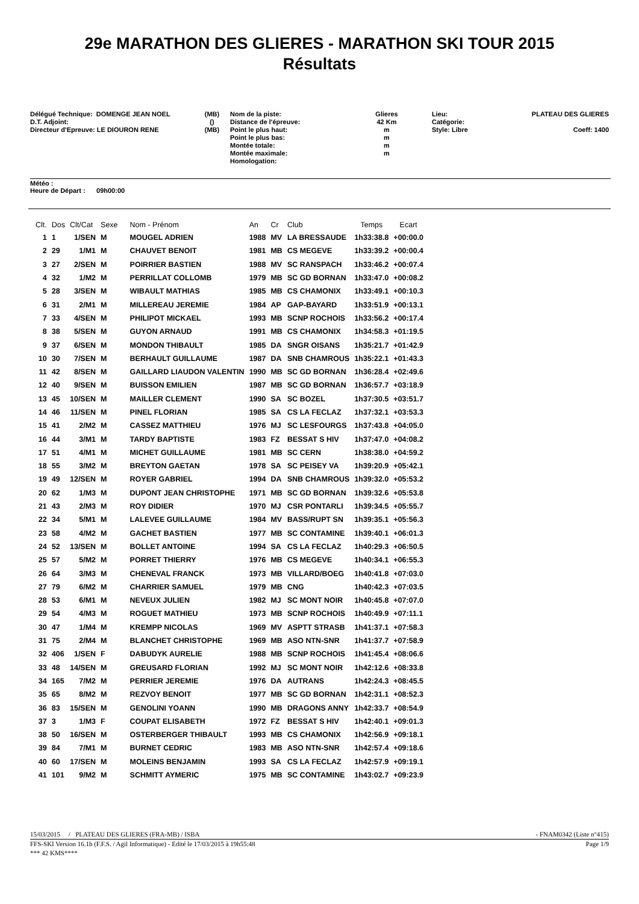29e MARATHON DES GLIERES - MARATHON SKI TOUR 2015
Résultats
Délégué Technique: DOMENGE JEAN NOEL D.T. Adjoint: Directeur d'Epreuve: LE DIOURON RENE
(MB) () (MB)
Nom de la piste: Distance de l'épreuve: Point le plus haut: Point le plus bas: Montée totale: Montée maximale: Homologation:
Glieres 42 Km m m m m
Lieu: Catégorie: Style: Libre
PLATEAU DES GLIERES Coeff: 1400
Météo :
Heure de Départ : 09h00:00
| Clt. | Dos | Clt/Cat | Sexe | Nom - Prénom | An | Cr | Club | Temps | Ecart |
| --- | --- | --- | --- | --- | --- | --- | --- | --- | --- |
| 1 | 1 | 1/SEN | M | MOUGEL ADRIEN | 1988 | MV | LA BRESSAUDE | 1h33:38.8 | +00:00.0 |
| 2 | 29 | 1/M1 | M | CHAUVET BENOIT | 1981 | MB | CS MEGEVE | 1h33:39.2 | +00:00.4 |
| 3 | 27 | 2/SEN | M | POIRRIER BASTIEN | 1988 | MV | SC RANSPACH | 1h33:46.2 | +00:07.4 |
| 4 | 32 | 1/M2 | M | PERRILLAT COLLOMB | 1979 | MB | SC GD BORNAN | 1h33:47.0 | +00:08.2 |
| 5 | 28 | 3/SEN | M | WIBAULT MATHIAS | 1985 | MB | CS CHAMONIX | 1h33:49.1 | +00:10.3 |
| 6 | 31 | 2/M1 | M | MILLEREAU JEREMIE | 1984 | AP | GAP-BAYARD | 1h33:51.9 | +00:13.1 |
| 7 | 33 | 4/SEN | M | PHILIPOT MICKAEL | 1993 | MB | SCNP ROCHOIS | 1h33:56.2 | +00:17.4 |
| 8 | 38 | 5/SEN | M | GUYON ARNAUD | 1991 | MB | CS CHAMONIX | 1h34:58.3 | +01:19.5 |
| 9 | 37 | 6/SEN | M | MONDON THIBAULT | 1985 | DA | SNGR OISANS | 1h35:21.7 | +01:42.9 |
| 10 | 30 | 7/SEN | M | BERHAULT GUILLAUME | 1987 | DA | SNB CHAMROUS | 1h35:22.1 | +01:43.3 |
| 11 | 42 | 8/SEN | M | GAILLARD LIAUDON VALENTIN | 1990 | MB | SC GD BORNAN | 1h36:28.4 | +02:49.6 |
| 12 | 40 | 9/SEN | M | BUISSON EMILIEN | 1987 | MB | SC GD BORNAN | 1h36:57.7 | +03:18.9 |
| 13 | 45 | 10/SEN | M | MAILLER CLEMENT | 1990 | SA | SC BOZEL | 1h37:30.5 | +03:51.7 |
| 14 | 46 | 11/SEN | M | PINEL FLORIAN | 1985 | SA | CS LA FECLAZ | 1h37:32.1 | +03:53.3 |
| 15 | 41 | 2/M2 | M | CASSEZ MATTHIEU | 1976 | MJ | SC LESFOURGS | 1h37:43.8 | +04:05.0 |
| 16 | 44 | 3/M1 | M | TARDY BAPTISTE | 1983 | FZ | BESSAT S HIV | 1h37:47.0 | +04:08.2 |
| 17 | 51 | 4/M1 | M | MICHET GUILLAUME | 1981 | MB | SC CERN | 1h38:38.0 | +04:59.2 |
| 18 | 55 | 3/M2 | M | BREYTON GAETAN | 1978 | SA | SC PEISEY VA | 1h39:20.9 | +05:42.1 |
| 19 | 49 | 12/SEN | M | ROYER GABRIEL | 1994 | DA | SNB CHAMROUS | 1h39:32.0 | +05:53.2 |
| 20 | 62 | 1/M3 | M | DUPONT JEAN CHRISTOPHE | 1971 | MB | SC GD BORNAN | 1h39:32.6 | +05:53.8 |
| 21 | 43 | 2/M3 | M | ROY DIDIER | 1970 | MJ | CSR PONTARLI | 1h39:34.5 | +05:55.7 |
| 22 | 34 | 5/M1 | M | LALEVEE GUILLAUME | 1984 | MV | BASS/RUPT SN | 1h39:35.1 | +05:56.3 |
| 23 | 58 | 4/M2 | M | GACHET BASTIEN | 1977 | MB | SC CONTAMINE | 1h39:40.1 | +06:01.3 |
| 24 | 52 | 13/SEN | M | BOLLET ANTOINE | 1994 | SA | CS LA FECLAZ | 1h40:29.3 | +06:50.5 |
| 25 | 57 | 5/M2 | M | PORRET THIERRY | 1976 | MB | CS MEGEVE | 1h40:34.1 | +06:55.3 |
| 26 | 64 | 3/M3 | M | CHENEVAL FRANCK | 1973 | MB | VILLARD/BOEG | 1h40:41.8 | +07:03.0 |
| 27 | 79 | 6/M2 | M | CHARRIER SAMUEL | 1979 | MB | CNG | 1h40:42.3 | +07:03.5 |
| 28 | 53 | 6/M1 | M | NEVEUX JULIEN | 1982 | MJ | SC MONT NOIR | 1h40:45.8 | +07:07.0 |
| 29 | 54 | 4/M3 | M | ROGUET MATHIEU | 1973 | MB | SCNP ROCHOIS | 1h40:49.9 | +07:11.1 |
| 30 | 47 | 1/M4 | M | KREMPP NICOLAS | 1969 | MV | ASPTT STRASB | 1h41:37.1 | +07:58.3 |
| 31 | 75 | 2/M4 | M | BLANCHET CHRISTOPHE | 1969 | MB | ASO NTN-SNR | 1h41:37.7 | +07:58.9 |
| 32 | 406 | 1/SEN | F | DABUDYK AURELIE | 1988 | MB | SCNP ROCHOIS | 1h41:45.4 | +08:06.6 |
| 33 | 48 | 14/SEN | M | GREUSARD FLORIAN | 1992 | MJ | SC MONT NOIR | 1h42:12.6 | +08:33.8 |
| 34 | 165 | 7/M2 | M | PERRIER JEREMIE | 1976 | DA | AUTRANS | 1h42:24.3 | +08:45.5 |
| 35 | 65 | 8/M2 | M | REZVOY BENOIT | 1977 | MB | SC GD BORNAN | 1h42:31.1 | +08:52.3 |
| 36 | 83 | 15/SEN | M | GENOLINI YOANN | 1990 | MB | DRAGONS ANNY | 1h42:33.7 | +08:54.9 |
| 37 | 3 | 1/M3 | F | COUPAT ELISABETH | 1972 | FZ | BESSAT S HIV | 1h42:40.1 | +09:01.3 |
| 38 | 50 | 16/SEN | M | OSTERBERGER THIBAULT | 1993 | MB | CS CHAMONIX | 1h42:56.9 | +09:18.1 |
| 39 | 84 | 7/M1 | M | BURNET CEDRIC | 1983 | MB | ASO NTN-SNR | 1h42:57.4 | +09:18.6 |
| 40 | 60 | 17/SEN | M | MOLEINS BENJAMIN | 1993 | SA | CS LA FECLAZ | 1h42:57.9 | +09:19.1 |
| 41 | 101 | 9/M2 | M | SCHMITT AYMERIC | 1975 | MB | SC CONTAMINE | 1h43:02.7 | +09:23.9 |
15/03/2015 / PLATEAU DES GLIERES (FRA-MB) / ISBA - FNAM0342 (Liste n°415)
FFS-SKI Version 16.1b (F.F.S. / Agil Informatique) - Edité le 17/03/2015 à 19h55:48 Page 1/9
*** 42 KMS****